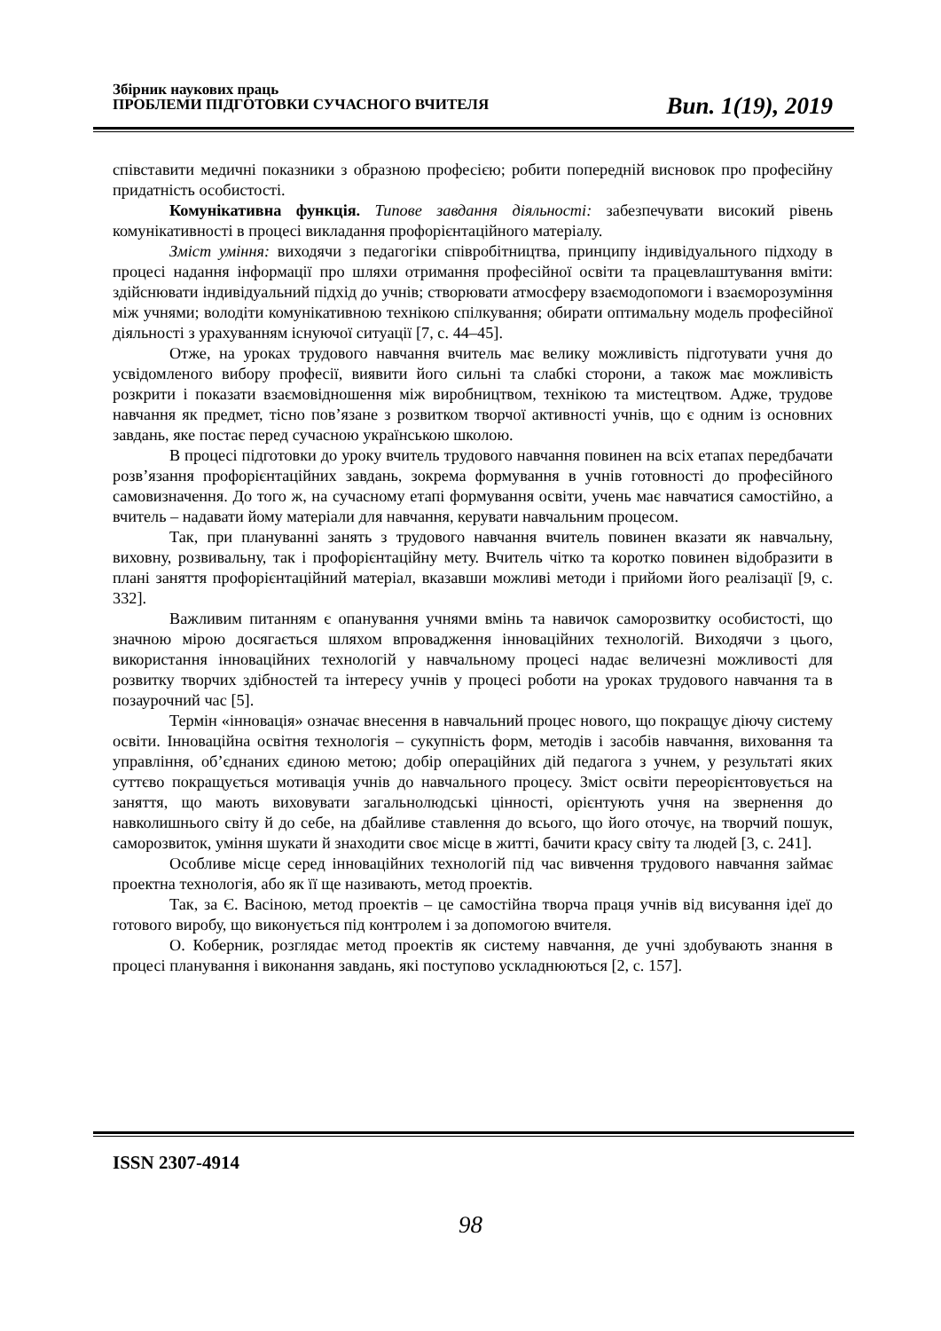Збірник наукових праць
ПРОБЛЕМИ ПІДГОТОВКИ СУЧАСНОГО ВЧИТЕЛЯ
Вип. 1(19), 2019
співставити медичні показники з образною професією; робити попередній висновок про професійну придатність особистості.
Комунікативна функція. Типове завдання діяльності: забезпечувати високий рівень комунікативності в процесі викладання профорієнтаційного матеріалу.
Зміст уміння: виходячи з педагогіки співробітництва, принципу індивідуального підходу в процесі надання інформації про шляхи отримання професійної освіти та працевлаштування вміти: здійснювати індивідуальний підхід до учнів; створювати атмосферу взаємодопомоги і взаєморозуміння між учнями; володіти комунікативною технікою спілкування; обирати оптимальну модель професійної діяльності з урахуванням існуючої ситуації [7, с. 44–45].
Отже, на уроках трудового навчання вчитель має велику можливість підготувати учня до усвідомленого вибору професії, виявити його сильні та слабкі сторони, а також має можливість розкрити і показати взаємовідношення між виробництвом, технікою та мистецтвом. Адже, трудове навчання як предмет, тісно пов’язане з розвитком творчої активності учнів, що є одним із основних завдань, яке постає перед сучасною українською школою.
В процесі підготовки до уроку вчитель трудового навчання повинен на всіх етапах передбачати розв’язання профорієнтаційних завдань, зокрема формування в учнів готовності до професійного самовизначення. До того ж, на сучасному етапі формування освіти, учень має навчатися самостійно, а вчитель – надавати йому матеріали для навчання, керувати навчальним процесом.
Так, при плануванні занять з трудового навчання вчитель повинен вказати як навчальну, виховну, розвивальну, так і профорієнтаційну мету. Вчитель чітко та коротко повинен відобразити в плані заняття профорієнтаційний матеріал, вказавши можливі методи і прийоми його реалізації [9, с. 332].
Важливим питанням є опанування учнями вмінь та навичок саморозвитку особистості, що значною мірою досягається шляхом впровадження інноваційних технологій. Виходячи з цього, використання інноваційних технологій у навчальному процесі надає величезні можливості для розвитку творчих здібностей та інтересу учнів у процесі роботи на уроках трудового навчання та в позаурочний час [5].
Термін «інновація» означає внесення в навчальний процес нового, що покращує діючу систему освіти. Інноваційна освітня технологія – сукупність форм, методів і засобів навчання, виховання та управління, об’єднаних єдиною метою; добір операційних дій педагога з учнем, у результаті яких суттєво покращується мотивація учнів до навчального процесу. Зміст освіти переорієнтовується на заняття, що мають виховувати загальнолюдські цінності, орієнтують учня на звернення до навколишнього світу й до себе, на дбайливе ставлення до всього, що його оточує, на творчий пошук, саморозвиток, уміння шукати й знаходити своє місце в житті, бачити красу світу та людей [3, с. 241].
Особливе місце серед інноваційних технологій під час вивчення трудового навчання займає проектна технологія, або як її ще називають, метод проектів.
Так, за Є. Васіною, метод проектів – це самостійна творча праця учнів від висування ідеї до готового виробу, що виконується під контролем і за допомогою вчителя.
О. Коберник, розглядає метод проектів як систему навчання, де учні здобувають знання в процесі планування і виконання завдань, які поступово ускладнюються [2, с. 157].
ISSN 2307-4914
98